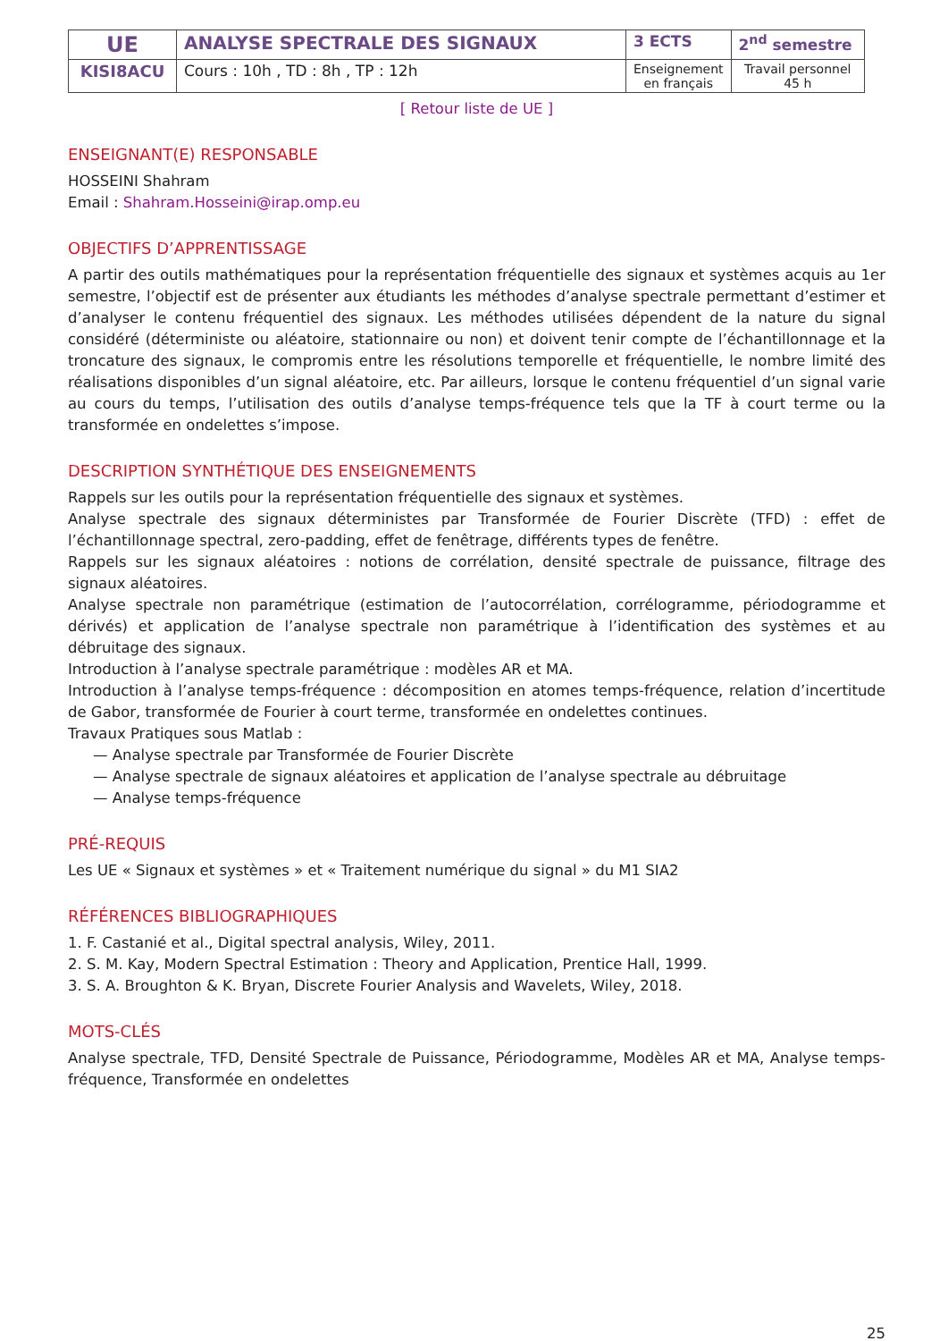| UE | ANALYSE SPECTRALE DES SIGNAUX | 3 ECTS | 2<sup>nd</sup> semestre |
| KISI8ACU | Cours : 10h , TD : 8h , TP : 12h | Enseignement en français | Travail personnel 45 h |
[ Retour liste de UE ]
ENSEIGNANT(E) RESPONSABLE
HOSSEINI Shahram
Email : Shahram.Hosseini@irap.omp.eu
OBJECTIFS D’APPRENTISSAGE
A partir des outils mathématiques pour la représentation fréquentielle des signaux et systèmes acquis au 1er semestre, l’objectif est de présenter aux étudiants les méthodes d’analyse spectrale permettant d’estimer et d’analyser le contenu fréquentiel des signaux. Les méthodes utilisées dépendent de la nature du signal considéré (déterministe ou aléatoire, stationnaire ou non) et doivent tenir compte de l’échantillonnage et la troncature des signaux, le compromis entre les résolutions temporelle et fréquentielle, le nombre limité des réalisations disponibles d’un signal aléatoire, etc. Par ailleurs, lorsque le contenu fréquentiel d’un signal varie au cours du temps, l’utilisation des outils d’analyse temps-fréquence tels que la TF à court terme ou la transformée en ondelettes s’impose.
DESCRIPTION SYNTHÉTIQUE DES ENSEIGNEMENTS
Rappels sur les outils pour la représentation fréquentielle des signaux et systèmes.
Analyse spectrale des signaux déterministes par Transformée de Fourier Discrète (TFD) : effet de l’échantillonnage spectral, zero-padding, effet de fenêtrage, différents types de fenêtre.
Rappels sur les signaux aléatoires : notions de corrélation, densité spectrale de puissance, filtrage des signaux aléatoires.
Analyse spectrale non paramétrique (estimation de l’autocorrélation, corrélogramme, périodogramme et dérivés) et application de l’analyse spectrale non paramétrique à l’identification des systèmes et au débruitage des signaux.
Introduction à l’analyse spectrale paramétrique : modèles AR et MA.
Introduction à l’analyse temps-fréquence : décomposition en atomes temps-fréquence, relation d’incertitude de Gabor, transformée de Fourier à court terme, transformée en ondelettes continues.
Travaux Pratiques sous Matlab :
— Analyse spectrale par Transformée de Fourier Discrète
— Analyse spectrale de signaux aléatoires et application de l’analyse spectrale au débruitage
— Analyse temps-fréquence
PRÉ-REQUIS
Les UE « Signaux et systèmes » et « Traitement numérique du signal » du M1 SIA2
RÉFÉRENCES BIBLIOGRAPHIQUES
1. F. Castanié et al., Digital spectral analysis, Wiley, 2011.
2. S. M. Kay, Modern Spectral Estimation : Theory and Application, Prentice Hall, 1999.
3. S. A. Broughton & K. Bryan, Discrete Fourier Analysis and Wavelets, Wiley, 2018.
MOTS-CLÉS
Analyse spectrale, TFD, Densité Spectrale de Puissance, Périodogramme, Modèles AR et MA, Analyse temps-fréquence, Transformée en ondelettes
25